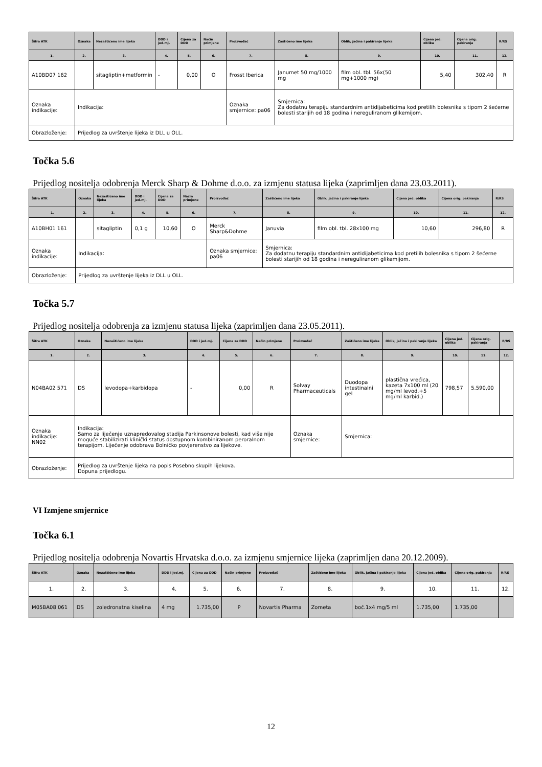| Šifra ATK | Oznaka | Nezaštićeno ime lijeka | DDD i jed.mj. | Cijena za DDD | Način primjene | Proizvođač | Zaštićeno ime lijeka | Oblik, jačina i pakiranje lijeka | Cijena jed. oblika | Cijena orig. pakiranja | R/RS |
| --- | --- | --- | --- | --- | --- | --- | --- | --- | --- | --- | --- |
| 1. | 2. | 3. | 4. | 5. | 6. | 7. | 8. | 9. | 10. | 11. | 12. |
| A10BD07 162 | | sitagliptin+metformin | - | 0,00 | O | Frosst Iberica | Janumet 50 mg/1000 mg | film obl. tbl. 56x(50 mg+1000 mg) | 5,40 | 302,40 | R |
| Oznaka indikacije: | Indikacija: | | | | | Oznaka smjernice: pa06 | Smjernica: Za dodatnu terapiju standardnim antidijabeticima kod pretilih bolesnika s tipom 2 šećerne bolesti starijih od 18 godina i nereguliranom glikemijom. | | | | |
| Obrazloženje: | Prijedlog za uvrštenje lijeka iz DLL u OLL. | | | | | | | | | | |
Točka 5.6
Prijedlog nositelja odobrenja Merck Sharp & Dohme d.o.o. za izmjenu statusa lijeka (zaprimljen dana 23.03.2011).
| Šifra ATK | Oznaka | Nezaštićeno ime lijeka | DDD i jed.mj. | Cijena za DDD | Način primjene | Proizvođač | Zaštićeno ime lijeka | Oblik, jačina i pakiranje lijeka | Cijena jed. oblika | Cijena orig. pakiranja | R/RS |
| --- | --- | --- | --- | --- | --- | --- | --- | --- | --- | --- | --- |
| 1. | 2. | 3. | 4. | 5. | 6. | 7. | 8. | 9. | 10. | 11. | 12. |
| A10BH01 161 | | sitagliptin | 0,1 g | 10,60 | O | Merck Sharp&Dohme | Januvia | film obl. tbl. 28x100 mg | 10,60 | 296,80 | R |
| Oznaka indikacije: | Indikacija: | | | | | Oznaka smjernice: pa06 | Smjernica: Za dodatnu terapiju standardnim antidijabeticima kod pretilih bolesnika s tipom 2 šećerne bolesti starijih od 18 godina i nereguliranom glikemijom. | | | | |
| Obrazloženje: | Prijedlog za uvrštenje lijeka iz DLL u OLL. | | | | | | | | | | |
Točka 5.7
Prijedlog nositelja odobrenja za izmjenu statusa lijeka (zaprimljen dana 23.05.2011).
| Šifra ATK | Oznaka | Nezaštićeno ime lijeka | DDD i jed.mj. | Cijena za DDD | Način primjene | Proizvođač | Zaštićeno ime lijeka | Oblik, jačina i pakiranje lijeka | Cijena jed. oblika | Cijena orig. pakiranja | R/RS |
| --- | --- | --- | --- | --- | --- | --- | --- | --- | --- | --- | --- |
| 1. | 2. | 3. | 4. | 5. | 6. | 7. | 8. | 9. | 10. | 11. | 12. |
| N04BA02 571 | DS | levodopa+karbidopa | - | 0,00 | R | Solvay Pharmaceuticals | Duodopa intestinalni gel | plastična vrećica, kazeta 7x100 ml (20 mg/ml levod.+5 mg/ml karbid.) | 798,57 | 5.590,00 | |
| Oznaka indikacije: NN02 | Indikacija: Samo za liječenje uznapredovalog stadija Parkinsonove bolesti, kad više nije moguće stabilizirati klinički status dostupnom kombiniranom peroralnom terapijom. Liječenje odobrava Bolničko povjerenstvo za lijekove. | | | | | Oznaka smjernice: | Smjernica: | | | | |
| Obrazloženje: | Prijedlog za uvrštenje lijeka na popis Posebno skupih lijekova. Dopuna prijedlogu. | | | | | | | | | | |
VI Izmjene smjernice
Točka 6.1
Prijedlog nositelja odobrenja Novartis Hrvatska d.o.o. za izmjenu smjernice lijeka (zaprimljen dana 20.12.2009).
| Šifra ATK | Oznaka | Nezaštićeno ime lijeka | DDD i jed.mj. | Cijena za DDD | Način primjene | Proizvođač | Zaštićeno ime lijeka | Oblik, jačina i pakiranje lijeka | Cijena jed. oblika | Cijena orig. pakiranja | R/RS |
| --- | --- | --- | --- | --- | --- | --- | --- | --- | --- | --- | --- |
| 1. | 2. | 3. | 4. | 5. | 6. | 7. | 8. | 9. | 10. | 11. | 12. |
| M05BA08 061 | DS | zoledronatna kiselina | 4 mg | 1.735,00 | P | Novartis Pharma | Zometa | boč.1x4 mg/5 ml | 1.735,00 | 1.735,00 | |
12